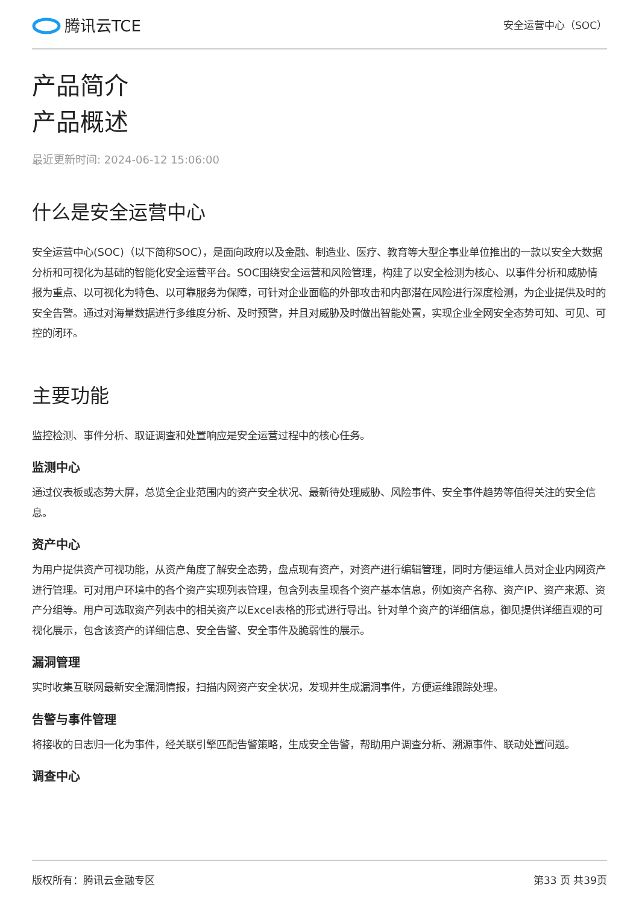腾讯云TCE
安全运营中心（SOC）
产品简介
产品概述
最近更新时间: 2024-06-12 15:06:00
什么是安全运营中心
安全运营中心(SOC)（以下简称SOC），是面向政府以及金融、制造业、医疗、教育等大型企事业单位推出的一款以安全大数据分析和可视化为基础的智能化安全运营平台。SOC围绕安全运营和风险管理，构建了以安全检测为核心、以事件分析和威胁情报为重点、以可视化为特色、以可靠服务为保障，可针对企业面临的外部攻击和内部潜在风险进行深度检测，为企业提供及时的安全告警。通过对海量数据进行多维度分析、及时预警，并且对威胁及时做出智能处置，实现企业全网安全态势可知、可见、可控的闭环。
主要功能
监控检测、事件分析、取证调查和处置响应是安全运营过程中的核心任务。
监测中心
通过仪表板或态势大屏，总览全企业范围内的资产安全状况、最新待处理威胁、风险事件、安全事件趋势等值得关注的安全信息。
资产中心
为用户提供资产可视功能，从资产角度了解安全态势，盘点现有资产，对资产进行编辑管理，同时方便运维人员对企业内网资产进行管理。可对用户环境中的各个资产实现列表管理，包含列表呈现各个资产基本信息，例如资产名称、资产IP、资产来源、资产分组等。用户可选取资产列表中的相关资产以Excel表格的形式进行导出。针对单个资产的详细信息，御见提供详细直观的可视化展示，包含该资产的详细信息、安全告警、安全事件及脆弱性的展示。
漏洞管理
实时收集互联网最新安全漏洞情报，扫描内网资产安全状况，发现并生成漏洞事件，方便运维跟踪处理。
告警与事件管理
将接收的日志归一化为事件，经关联引擎匹配告警策略，生成安全告警，帮助用户调查分析、溯源事件、联动处置问题。
调查中心
版权所有：腾讯云金融专区 第33 页 共39页